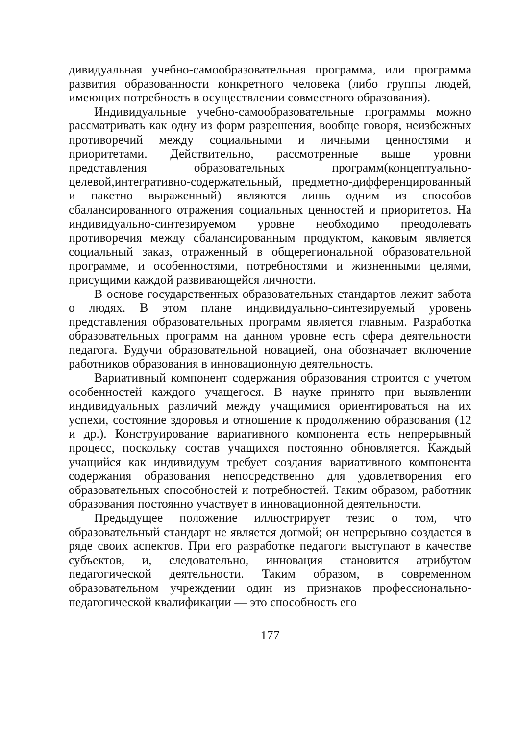дивидуальная учебно-самообразовательная программа, или программа развития образованности конкретного человека (либо группы людей, имеющих потребность в осуществлении совместного образования).
Индивидуальные учебно-самообразовательные программы можно рассматривать как одну из форм разрешения, вообще говоря, неизбежных противоречий между социальными и личными ценностями и приоритетами. Действительно, рассмотренные выше уровни представления образовательных программ(концептуально-целевой,интегративно-содержательный, предметно-дифференцированный и пакетно выраженный) являются лишь одним из способов сбалансированного отражения социальных ценностей и приоритетов. На индивидуально-синтезируемом уровне необходимо преодолевать противоречия между сбалансированным продуктом, каковым является социальный заказ, отраженный в общерегиональной образовательной программе, и особенностями, потребностями и жизненными целями, присущими каждой развивающейся личности.
В основе государственных образовательных стандартов лежит забота о людях. В этом плане индивидуально-синтезируемый уровень представления образовательных программ является главным. Разработка образовательных программ на данном уровне есть сфера деятельности педагога. Будучи образовательной новацией, она обозначает включение работников образования в инновационную деятельность.
Вариативный компонент содержания образования строится с учетом особенностей каждого учащегося. В науке принято при выявлении индивидуальных различий между учащимися ориентироваться на их успехи, состояние здоровья и отношение к продолжению образования (12 и др.). Конструирование вариативного компонента есть непрерывный процесс, поскольку состав учащихся постоянно обновляется. Каждый учащийся как индивидуум требует создания вариативного компонента содержания образования непосредственно для удовлетворения его образовательных способностей и потребностей. Таким образом, работник образования постоянно участвует в инновационной деятельности.
Предыдущее положение иллюстрирует тезис о том, что образовательный стандарт не является догмой; он непрерывно создается в ряде своих аспектов. При его разработке педагоги выступают в качестве субъектов, и, следовательно, инновация становится атрибутом педагогической деятельности. Таким образом, в современном образовательном учреждении один из признаков профессионально-педагогической квалификации — это способность его
177